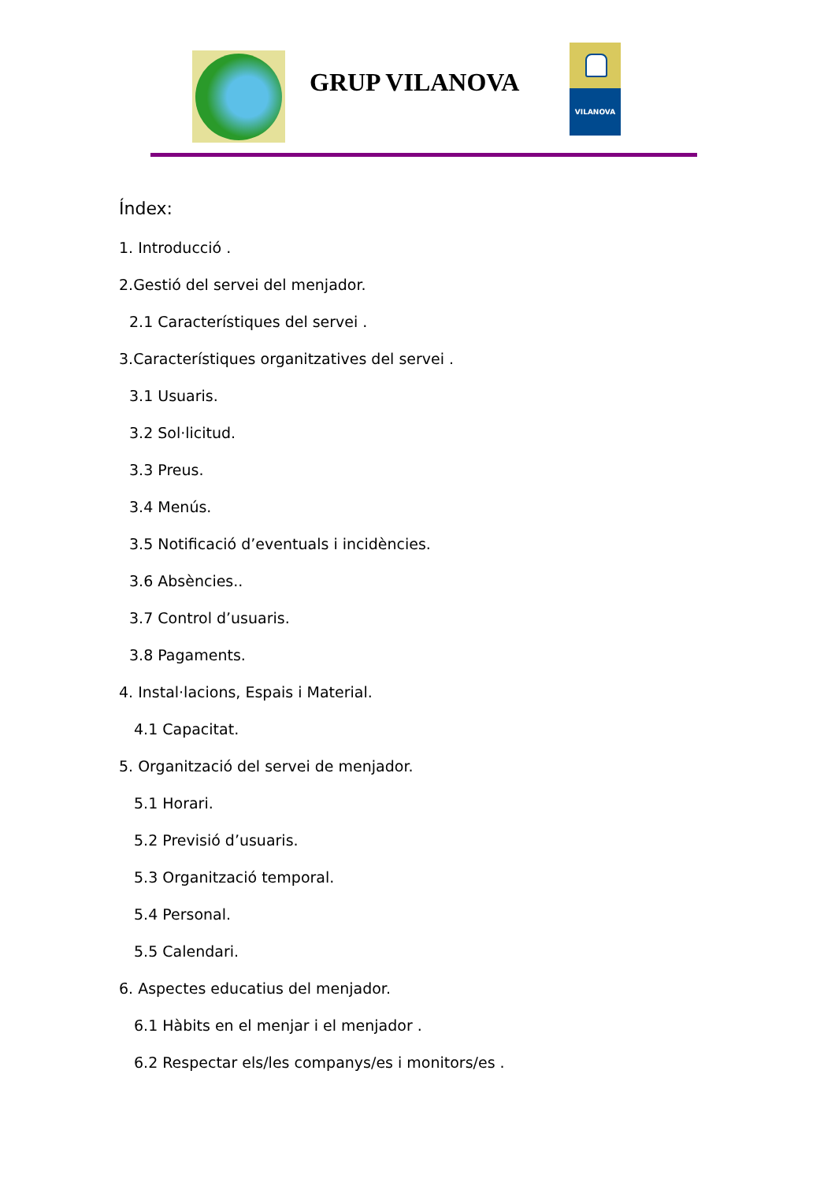GRUP VILANOVA
VILANOVA
Índex:
1. Introducció .
2.Gestió del servei del menjador.
2.1 Característiques del servei .
3.Característiques organitzatives del servei .
3.1 Usuaris.
3.2 Sol·licitud.
3.3 Preus.
3.4 Menús.
3.5 Notificació d’eventuals i incidències.
3.6 Absències..
3.7 Control d’usuaris.
3.8 Pagaments.
4. Instal·lacions, Espais i Material.
4.1 Capacitat.
5. Organització del servei de menjador.
5.1 Horari.
5.2 Previsió d’usuaris.
5.3 Organització temporal.
5.4 Personal.
5.5 Calendari.
6. Aspectes educatius del menjador.
6.1 Hàbits en el menjar i el menjador .
6.2 Respectar els/les companys/es i monitors/es .